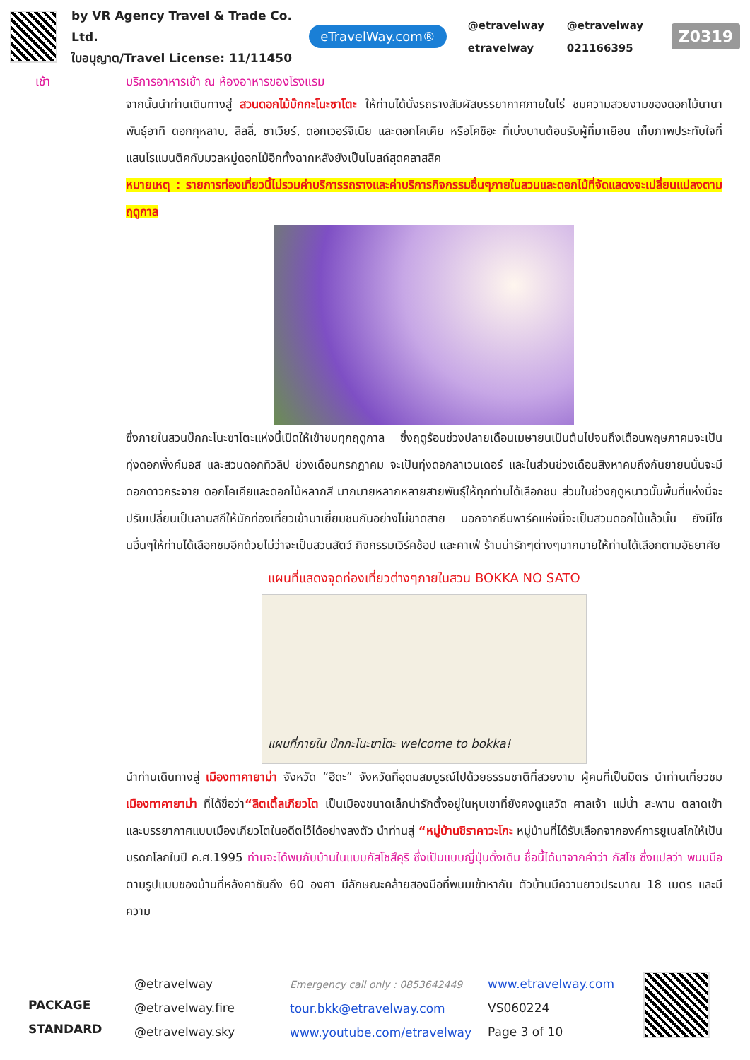by VR Agency Travel & Trade Co. Ltd.
ใบอนุญาต/Travel License: 11/11450
eTravelWay.com®
@etravelway @etravelway etravelway 021166395
Z0319
เช้า บริการอาหารเช้า ณ ห้องอาหารของโรงแรม
จากนั้นนำท่านเดินทางสู่ สวนดอกไม้บ๊กกะโนะซาโตะ ให้ท่านได้นั่งรถรางสัมผัสบรรยากาศภายในไร่ ชมความสวยงามของดอกไม้นานาพันธุ์อาทิ ดอกกุหลาบ, ลิลลี่, ซาเวียร์, ดอกเวอร์จิเนีย และดอกโคเคีย หรือโคชิอะ ที่เบ่งบานต้อนรับผู้ที่มาเยือน เก็บภาพประทับใจที่แสนโรแมนติคกับมวลหมู่ดอกไม้อีกทั้งฉากหลังยังเป็นโบสถ์สุดคลาสสิค
หมายเหตุ : รายการท่องเที่ยวนี้ไม่รวมค่าบริการรถรางและค่าบริการกิจกรรมอื่นๆภายในสวนและดอกไม้ที่จัดแสดงจะเปลี่ยนแปลงตามฤดูกาล
ซึ่งภายในสวนบ๊กกะโนะซาโตะแห่งนี้เปิดให้เข้าชมทุกฤดูกาล ซึ่งฤดูร้อนช่วงปลายเดือนเมษายนเป็นต้นไปจนถึงเดือนพฤษภาคมจะเป็นทุ่งดอกพิ้งค์มอส และสวนดอกทิวลิป ช่วงเดือนกรกฎาคม จะเป็นทุ่งดอกลาเวนเดอร์ และในส่วนช่วงเดือนสิงหาคมถึงกันยายนนั้นจะมี ดอกดาวกระจาย ดอกโคเคียและดอกไม้หลากสี มากมายหลากหลายสายพันธุ์ให้ทุกท่านได้เลือกชม ส่วนในช่วงฤดูหนาวนั้นพื้นที่แห่งนี้จะปรับเปลี่ยนเป็นลานสกีให้นักท่องเที่ยวเข้ามาเยี่ยมชมกันอย่างไม่ขาดสาย นอกจากธีมพาร์คแห่งนี้จะเป็นสวนดอกไม้แล้วนั้น ยังมีโซนอื่นๆให้ท่านได้เลือกชมอีกด้วยไม่ว่าจะเป็นสวนสัตว์ กิจกรรมเวิร์คช้อป และคาเฟ่ ร้านน่ารักๆต่างๆมากมายให้ท่านได้เลือกตามอัธยาศัย
แผนที่แสดงจุดท่องเที่ยวต่างๆภายในสวน BOKKA NO SATO
แผนที่ภายใน บ๊กกะโนะซาโตะ welcome to bokka!
นำท่านเดินทางสู่ เมืองทาคายาม่า จังหวัด “ฮิดะ” จังหวัดที่อุดมสมบูรณ์ไปด้วยธรรมชาติที่สวยงาม ผู้คนที่เป็นมิตร นำท่านเที่ยวชม เมืองทาคายาม่า ที่ได้ชื่อว่า“ลิตเติ้ลเกียวโต เป็นเมืองขนาดเล็กน่ารักตั้งอยู่ในหุบเขาที่ยังคงดูแลวัด ศาลเจ้า แม่น้ำ สะพาน ตลาดเช้า และบรรยากาศแบบเมืองเกียวโตในอดีตไว้ได้อย่างลงตัว นำท่านสู่ “หมู่บ้านชิราคาวะโกะ หมู่บ้านที่ได้รับเลือกจากองค์การยูเนสโกให้เป็นมรดกโลกในปี ค.ศ.1995 ท่านจะได้พบกับบ้านในแบบกัสโชสึคุริ ซึ่งเป็นแบบญี่ปุ่นดั้งเดิม ชื่อนี้ได้มาจากคำว่า กัสโช ซึ่งแปลว่า พนมมือ ตามรูปแบบของบ้านที่หลังคาชันถึง 60 องศา มีลักษณะคล้ายสองมือที่พนมเข้าหากัน ตัวบ้านมีความยาวประมาณ 18 เมตร และมีความ
PACKAGE STANDARD
@etravelway
@etravelway.fire
@etravelway.sky
Emergency call only : 0853642449
tour.bkk@etravelway.com
www.youtube.com/etravelway
www.etravelway.com
VS060224
Page 3 of 10